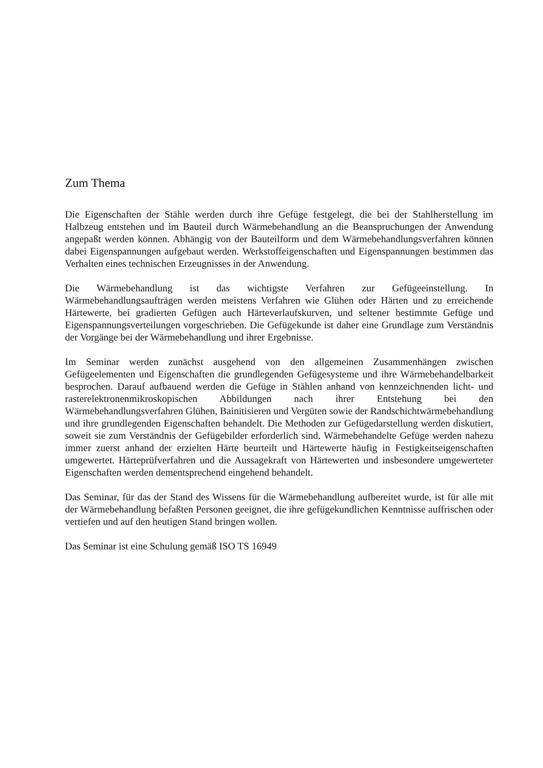Zum Thema
Die Eigenschaften der Stähle werden durch ihre Gefüge festgelegt, die bei der Stahlherstellung im Halbzeug entstehen und im Bauteil durch Wärmebehandlung an die Beanspruchungen der Anwendung angepaßt werden können. Abhängig von der Bauteilform und dem Wärmebehandlungsverfahren können dabei Eigenspannungen aufgebaut werden. Werkstoffeigenschaften und Eigenspannungen bestimmen das Verhalten eines technischen Erzeugnisses in der Anwendung.
Die Wärmebehandlung ist das wichtigste Verfahren zur Gefügeeinstellung. In Wärmebehandlungsaufträgen werden meistens Verfahren wie Glühen oder Härten und zu erreichende Härtewerte, bei gradierten Gefügen auch Härteverlaufskurven, und seltener bestimmte Gefüge und Eigenspannungsverteilungen vorgeschrieben. Die Gefügekunde ist daher eine Grundlage zum Verständnis der Vorgänge bei der Wärmebehandlung und ihrer Ergebnisse.
Im Seminar werden zunächst ausgehend von den allgemeinen Zusammenhängen zwischen Gefügeelementen und Eigenschaften die grundlegenden Gefügesysteme und ihre Wärmebehandelbarkeit besprochen. Darauf aufbauend werden die Gefüge in Stählen anhand von kennzeichnenden licht- und rasterelektronenmikroskopischen Abbildungen nach ihrer Entstehung bei den Wärmebehandlungsverfahren Glühen, Bainitisieren und Vergüten sowie der Randschichtwärmebehandlung und ihre grundlegenden Eigenschaften behandelt. Die Methoden zur Gefügedarstellung werden diskutiert, soweit sie zum Verständnis der Gefügebilder erforderlich sind. Wärmebehandelte Gefüge werden nahezu immer zuerst anhand der erzielten Härte beurteilt und Härtewerte häufig in Festigkeitseigenschaften umgewertet. Härteprüfverfahren und die Aussagekraft von Härtewerten und insbesondere umgewerteter Eigenschaften werden dementsprechend eingehend behandelt.
Das Seminar, für das der Stand des Wissens für die Wärmebehandlung aufbereitet wurde, ist für alle mit der Wärmebehandlung befaßten Personen geeignet, die ihre gefügekundlichen Kenntnisse auffrischen oder vertiefen und auf den heutigen Stand bringen wollen.
Das Seminar ist eine Schulung gemäß ISO TS 16949